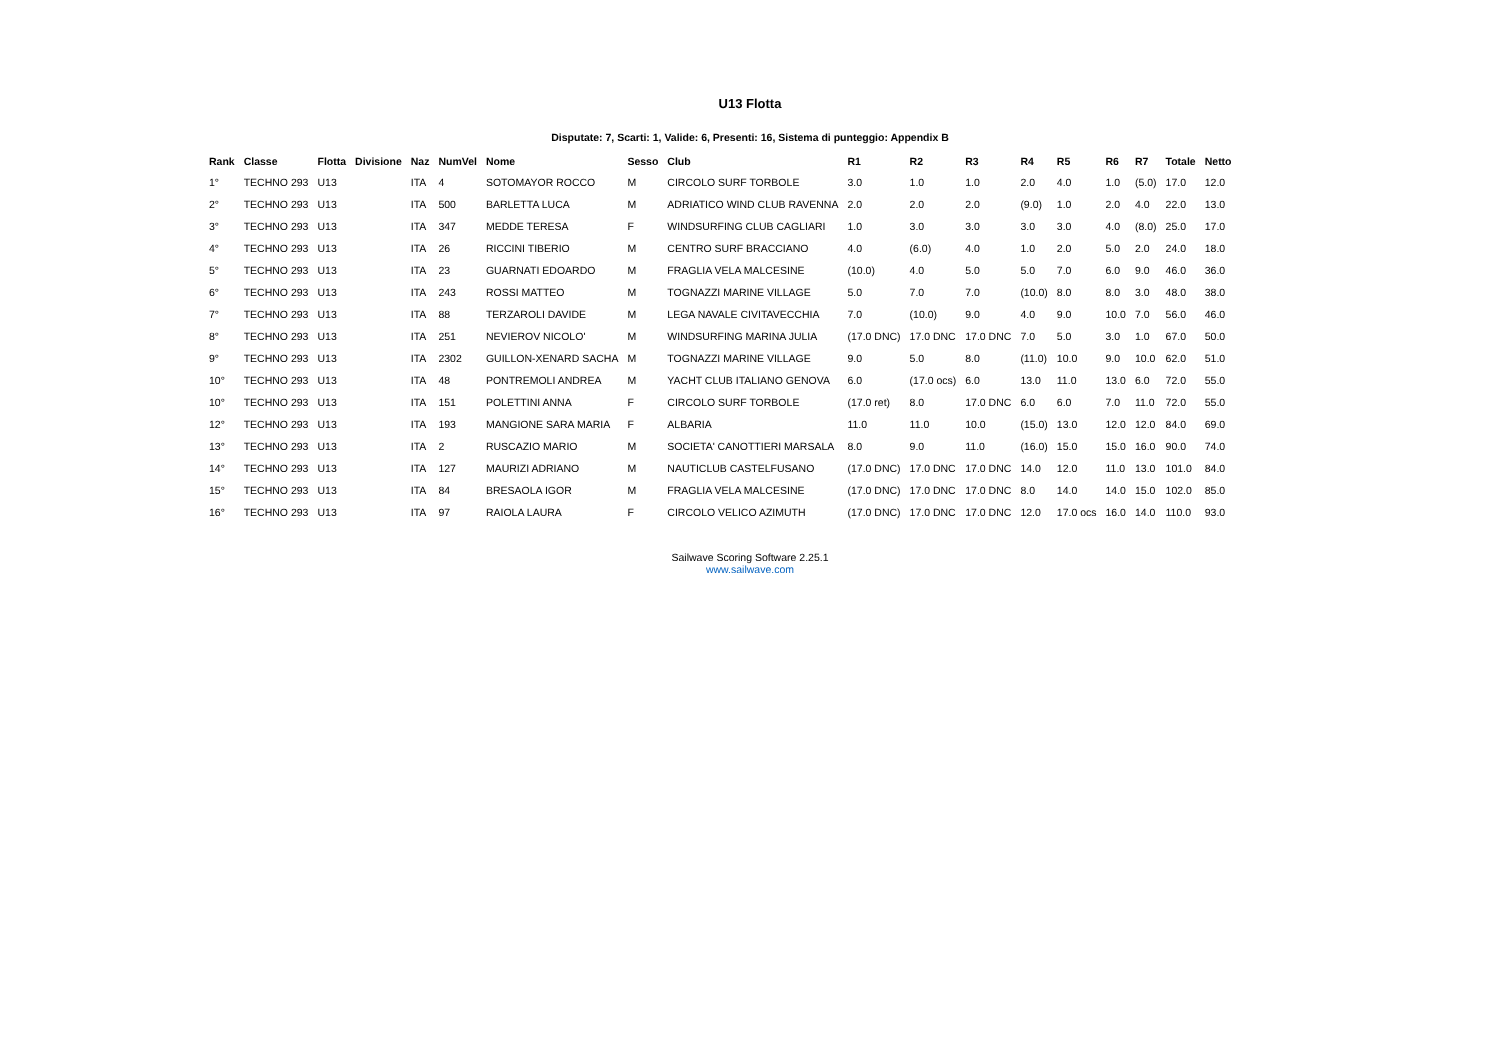U13 Flotta
Disputate: 7, Scarti: 1, Valide: 6, Presenti: 16, Sistema di punteggio: Appendix B
| Rank | Classe | Flotta | Divisione | Naz | NumVel | Nome | Sesso | Club | R1 | R2 | R3 | R4 | R5 | R6 | R7 | Totale | Netto |
| --- | --- | --- | --- | --- | --- | --- | --- | --- | --- | --- | --- | --- | --- | --- | --- | --- | --- |
| 1° | TECHNO 293 | U13 | | ITA | 4 | SOTOMAYOR ROCCO | M | CIRCOLO SURF TORBOLE | 3.0 | 1.0 | 1.0 | 2.0 | 4.0 | 1.0 | (5.0) | 17.0 | 12.0 |
| 2° | TECHNO 293 | U13 | | ITA | 500 | BARLETTA LUCA | M | ADRIATICO WIND CLUB RAVENNA | 2.0 | 2.0 | 2.0 | (9.0) | 1.0 | 2.0 | 4.0 | 22.0 | 13.0 |
| 3° | TECHNO 293 | U13 | | ITA | 347 | MEDDE TERESA | F | WINDSURFING CLUB CAGLIARI | 1.0 | 3.0 | 3.0 | 3.0 | 3.0 | 4.0 | (8.0) | 25.0 | 17.0 |
| 4° | TECHNO 293 | U13 | | ITA | 26 | RICCINI TIBERIO | M | CENTRO SURF BRACCIANO | 4.0 | (6.0) | 4.0 | 1.0 | 2.0 | 5.0 | 2.0 | 24.0 | 18.0 |
| 5° | TECHNO 293 | U13 | | ITA | 23 | GUARNATI EDOARDO | M | FRAGLIA VELA MALCESINE | (10.0) | 4.0 | 5.0 | 5.0 | 7.0 | 6.0 | 9.0 | 46.0 | 36.0 |
| 6° | TECHNO 293 | U13 | | ITA | 243 | ROSSI MATTEO | M | TOGNAZZI MARINE VILLAGE | 5.0 | 7.0 | 7.0 | (10.0) | 8.0 | 8.0 | 3.0 | 48.0 | 38.0 |
| 7° | TECHNO 293 | U13 | | ITA | 88 | TERZAROLI DAVIDE | M | LEGA NAVALE CIVITAVECCHIA | 7.0 | (10.0) | 9.0 | 4.0 | 9.0 | 10.0 | 7.0 | 56.0 | 46.0 |
| 8° | TECHNO 293 | U13 | | ITA | 251 | NEVIEROV NICOLO' | M | WINDSURFING MARINA JULIA | (17.0 DNC) | 17.0 DNC | 17.0 DNC | 7.0 | 5.0 | 3.0 | 1.0 | 67.0 | 50.0 |
| 9° | TECHNO 293 | U13 | | ITA | 2302 | GUILLON-XENARD SACHA | M | TOGNAZZI MARINE VILLAGE | 9.0 | 5.0 | 8.0 | (11.0) | 10.0 | 9.0 | 10.0 | 62.0 | 51.0 |
| 10° | TECHNO 293 | U13 | | ITA | 48 | PONTREMOLI ANDREA | M | YACHT CLUB ITALIANO GENOVA | 6.0 | (17.0 ocs) | 6.0 | 13.0 | 11.0 | 13.0 | 6.0 | 72.0 | 55.0 |
| 10° | TECHNO 293 | U13 | | ITA | 151 | POLETTINI ANNA | F | CIRCOLO SURF TORBOLE | (17.0 ret) | 8.0 | 17.0 DNC | 6.0 | 6.0 | 7.0 | 11.0 | 72.0 | 55.0 |
| 12° | TECHNO 293 | U13 | | ITA | 193 | MANGIONE SARA MARIA | F | ALBARIA | 11.0 | 11.0 | 10.0 | (15.0) | 13.0 | 12.0 | 12.0 | 84.0 | 69.0 |
| 13° | TECHNO 293 | U13 | | ITA | 2 | RUSCAZIO MARIO | M | SOCIETA' CANOTTIERI MARSALA | 8.0 | 9.0 | 11.0 | (16.0) | 15.0 | 15.0 | 16.0 | 90.0 | 74.0 |
| 14° | TECHNO 293 | U13 | | ITA | 127 | MAURIZI ADRIANO | M | NAUTICLUB CASTELFUSANO | (17.0 DNC) | 17.0 DNC | 17.0 DNC | 14.0 | 12.0 | 11.0 | 13.0 | 101.0 | 84.0 |
| 15° | TECHNO 293 | U13 | | ITA | 84 | BRESAOLA IGOR | M | FRAGLIA VELA MALCESINE | (17.0 DNC) | 17.0 DNC | 17.0 DNC | 8.0 | 14.0 | 14.0 | 15.0 | 102.0 | 85.0 |
| 16° | TECHNO 293 | U13 | | ITA | 97 | RAIOLA LAURA | F | CIRCOLO VELICO AZIMUTH | (17.0 DNC) | 17.0 DNC | 17.0 DNC | 12.0 | 17.0 ocs | 16.0 | 14.0 | 110.0 | 93.0 |
Sailwave Scoring Software 2.25.1
www.sailwave.com